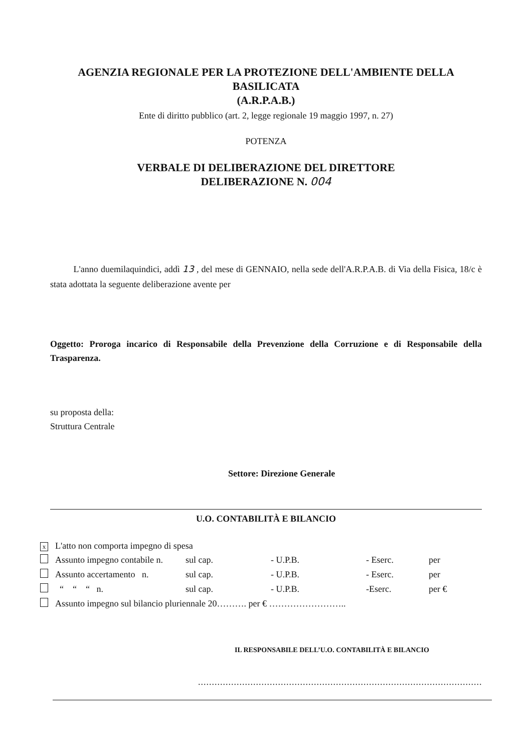AGENZIA REGIONALE PER LA PROTEZIONE DELL'AMBIENTE DELLA
BASILICATA
(A.R.P.A.B.)
Ente di diritto pubblico (art. 2, legge regionale 19 maggio 1997, n. 27)
POTENZA
VERBALE DI DELIBERAZIONE DEL DIRETTORE
DELIBERAZIONE N. 004
L'anno duemilaquindici, addì 13 , del mese di GENNAIO, nella sede dell'A.R.P.A.B. di Via della Fisica, 18/c è stata adottata la seguente deliberazione avente per
Oggetto: Proroga incarico di Responsabile della Prevenzione della Corruzione e di Responsabile della Trasparenza.
su proposta della:
Struttura Centrale
Settore: Direzione Generale
U.O. CONTABILITÀ E BILANCIO
| x | L'atto non comporta impegno di spesa | | | | |
| | Assunto impegno contabile n. | sul cap. | - U.P.B. | - Eserc. | per |
| | Assunto accertamento n. | sul cap. | - U.P.B. | - Eserc. | per |
| | “ “ “ n. | sul cap. | - U.P.B. | -Eserc. | per € |
| | Assunto impegno sul bilancio pluriennale 20………. per € …………………….. | | | | |
IL RESPONSABILE DELL’U.O. CONTABILITÀ E BILANCIO
.......................................................................................................